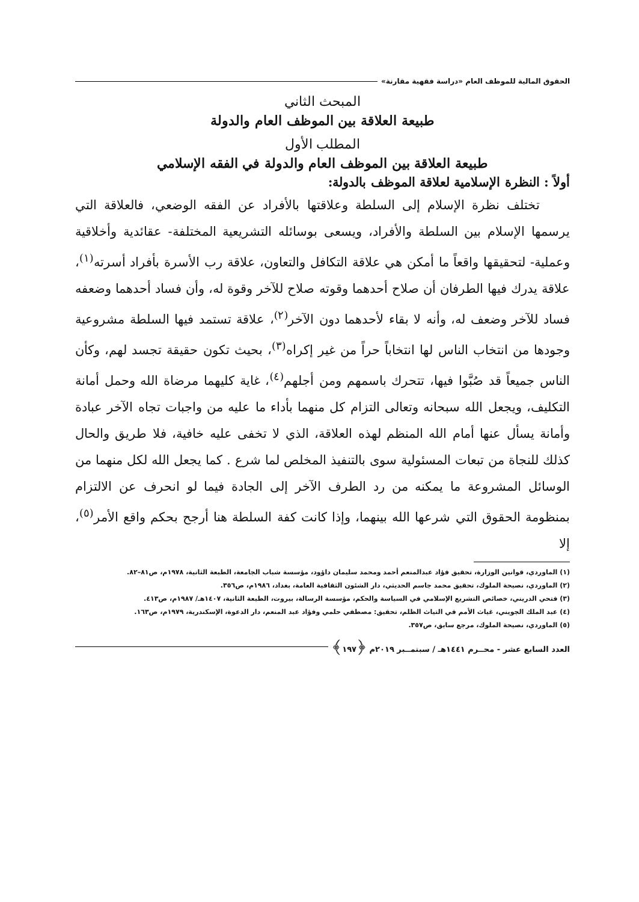الحقوق المالية للموظف العام «دراسة فقهية مقارنة»
المبحث الثاني
طبيعة العلاقة بين الموظف العام والدولة
المطلب الأول
طبيعة العلاقة بين الموظف العام والدولة في الفقه الإسلامي
أولاً : النظرة الإسلامية لعلاقة الموظف بالدولة:
تختلف نظرة الإسلام إلى السلطة وعلاقتها بالأفراد عن الفقه الوضعي، فالعلاقة التي يرسمها الإسلام بين السلطة والأفراد، ويسعى بوسائله التشريعية المختلفة- عقائدية وأخلاقية وعملية- لتحقيقها واقعاً ما أمكن هي علاقة التكافل والتعاون، علاقة رب الأسرة بأفراد أسرته<sup>(١)</sup>، علاقة يدرك فيها الطرفان أن صلاح أحدهما وقوته صلاح للآخر وقوة له، وأن فساد أحدهما وضعفه فساد للآخر وضعف له، وأنه لا بقاء لأحدهما دون الآخر<sup>(٢)</sup>، علاقة تستمد فيها السلطة مشروعية وجودها من انتخاب الناس لها انتخاباً حراً من غير إكراه<sup>(٣)</sup>، بحيث تكون حقيقة تجسد لهم، وكأن الناس جميعاً قد صُبَّوا فيها، تتحرك باسمهم ومن أجلهم<sup>(٤)</sup>، غاية كليهما مرضاة الله وحمل أمانة التكليف، ويجعل الله سبحانه وتعالى التزام كل منهما بأداء ما عليه من واجبات تجاه الآخر عبادة وأمانة يسأل عنها أمام الله المنظم لهذه العلاقة، الذي لا تخفى عليه خافية، فلا طريق والحال كذلك للنجاة من تبعات المسئولية سوى بالتنفيذ المخلص لما شرع . كما يجعل الله لكل منهما من الوسائل المشروعة ما يمكنه من رد الطرف الآخر إلى الجادة فيما لو انحرف عن الالتزام بمنظومة الحقوق التي شرعها الله بينهما، وإذا كانت كفة السلطة هنا أرجح بحكم واقع الأمر<sup>(٥)</sup>، إلا
(١) الماوردي، قوانين الوزارة، تحقيق فؤاد عبدالمنعم أحمد ومحمد سليمان داؤود، مؤسسة شباب الجامعة، الطبعة الثانية، ١٩٧٨م، ص٨١–٨٢.
(٢) الماوردي، نصيحة الملوك، تحقيق محمد جاسم الحديثي، دار الشئون الثقافية العامة، بغداد، ١٩٨٦م، ص٣٥٦.
(٣) فتحي الدريني، خصائص التشريع الإسلامي في السياسة والحكم، مؤسسة الرسالة، بيروت، الطبعة الثانية، ١٤٠٧هـ/ ١٩٨٧م، ص٤١٣.
(٤) عبد الملك الجويني، غياث الأمم في التياث الظلم، تحقيق: مصطفي حلمي وفؤاد عبد المنعم، دار الدعوة، الإسكندرية، ١٩٧٩م، ص١٦٣.
(٥) الماوردي، نصيحة الملوك، مرجع سابق، ص٣٥٧.
العدد السابع عشر - محــرم ١٤٤١هـ / سبتمــبر ٢٠١٩م ﴿١٩٧﴾